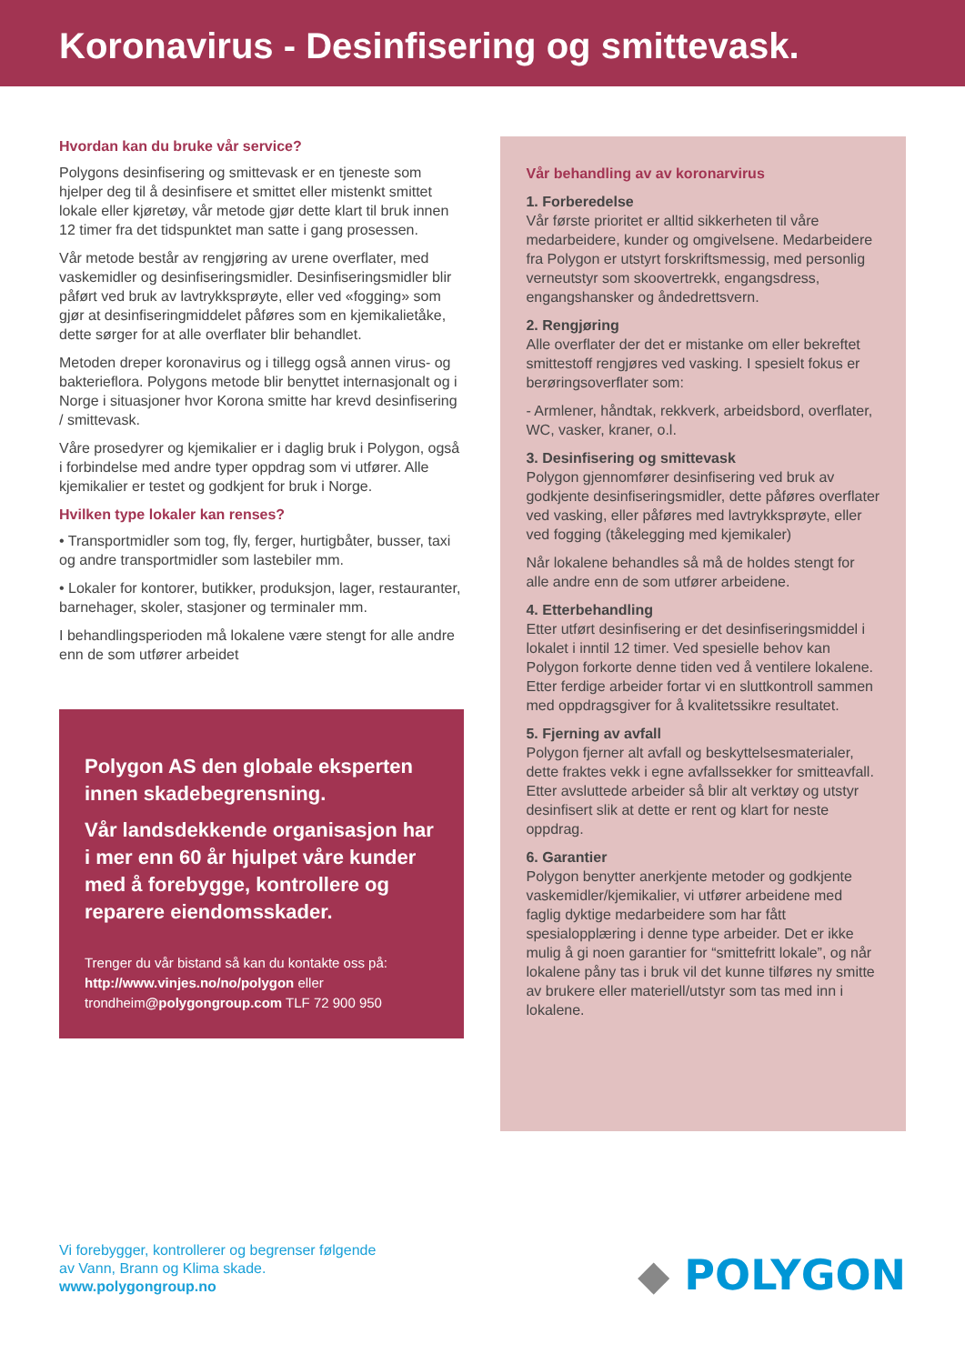Koronavirus - Desinfisering og smittevask.
Hvordan kan du bruke vår service?
Polygons desinfisering og smittevask er en tjeneste som hjelper deg til å desinfisere et smittet eller mistenkt smittet lokale eller kjøretøy, vår metode gjør dette klart til bruk innen 12 timer fra det tidspunktet man satte i gang prosessen.
Vår metode består av rengjøring av urene overflater, med vaskemidler og desinfiseringsmidler. Desinfiseringsmidler blir påført ved bruk av lavtrykksprøyte, eller ved «fogging» som gjør at desinfiseringmiddelet påføres som en kjemikalietåke, dette sørger for at alle overflater blir behandlet.
Metoden dreper koronavirus og i tillegg også annen virus- og bakterieflora. Polygons metode blir benyttet internasjonalt og i Norge i situasjoner hvor Korona smitte har krevd desinfisering / smittevask.
Våre prosedyrer og kjemikalier er i daglig bruk i Polygon, også i forbindelse med andre typer oppdrag som vi utfører. Alle kjemikalier er testet og godkjent for bruk i Norge.
Hvilken type lokaler kan renses?
• Transportmidler som tog, fly, ferger, hurtigbåter, busser, taxi og andre transportmidler som lastebiler mm.
• Lokaler for kontorer, butikker, produksjon, lager, restauranter, barnehager, skoler, stasjoner og terminaler mm.
I behandlingsperioden må lokalene være stengt for alle andre enn de som utfører arbeidet
Polygon AS den globale eksperten innen skadebegrensning.
Vår landsdekkende organisasjon har i mer enn 60 år hjulpet våre kunder med å forebygge, kontrollere og reparere eiendomsskader.
Trenger du vår bistand så kan du kontakte oss på:
http://www.vinjes.no/no/polygon eller
trondheim@polygongroup.com TLF 72 900 950
Vår behandling av av koronarvirus
1. Forberedelse
Vår første prioritet er alltid sikkerheten til våre medarbeidere, kunder og omgivelsene. Medarbeidere fra Polygon er utstyrt forskriftsmessig, med personlig verneutstyr som skoovertrekk, engangsdress, engangshansker og åndedrettsvern.
2. Rengjøring
Alle overflater der det er mistanke om eller bekreftet smittestoff rengjøres ved vasking. I spesielt fokus er berøringsoverflater som:
- Armlener, håndtak, rekkverk, arbeidsbord, overflater, WC, vasker, kraner, o.l.
3. Desinfisering og smittevask
Polygon gjennomfører desinfisering ved bruk av godkjente desinfiseringsmidler, dette påføres overflater ved vasking, eller påføres med lavtrykksprøyte, eller ved fogging (tåkelegging med kjemikaler)
Når lokalene behandles så må de holdes stengt for alle andre enn de som utfører arbeidene.
4. Etterbehandling
Etter utført desinfisering er det desinfiseringsmiddel i lokalet i inntil 12 timer. Ved spesielle behov kan Polygon forkorte denne tiden ved å ventilere lokalene. Etter ferdige arbeider fortar vi en sluttkontroll sammen med oppdragsgiver for å kvalitetssikre resultatet.
5. Fjerning av avfall
Polygon fjerner alt avfall og beskyttelsesmaterialer, dette fraktes vekk i egne avfallssekker for smitteavfall. Etter avsluttede arbeider så blir alt verktøy og utstyr desinfisert slik at dette er rent og klart for neste oppdrag.
6. Garantier
Polygon benytter anerkjente metoder og godkjente vaskemidler/kjemikalier, vi utfører arbeidene med faglig dyktige medarbeidere som har fått spesialopplæring i denne type arbeider. Det er ikke mulig å gi noen garantier for “smittefritt lokale”, og når lokalene påny tas i bruk vil det kunne tilføres ny smitte av brukere eller materiell/utstyr som tas med inn i lokalene.
Vi forebygger, kontrollerer og begrenser følgende
av Vann, Brann og Klima skade.
www.polygongroup.no
◆ POLYGON